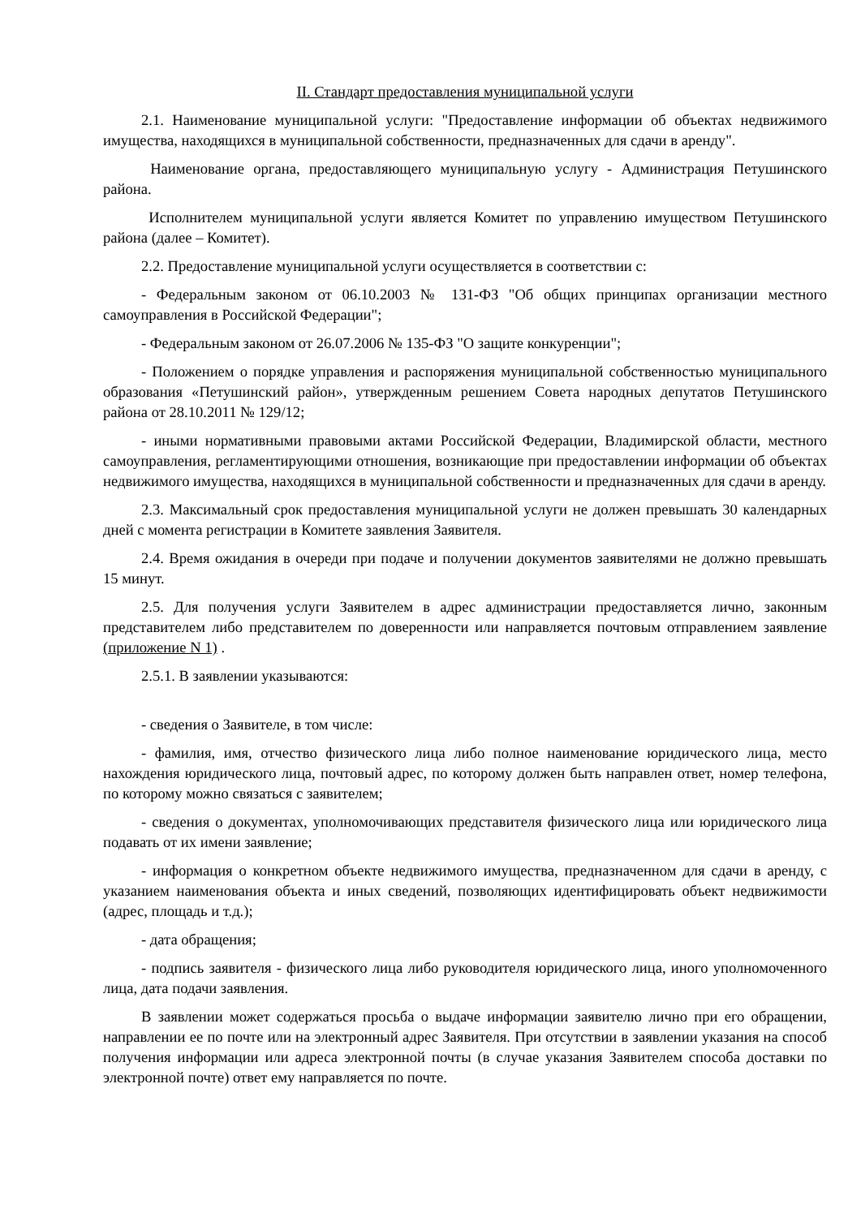II. Стандарт предоставления муниципальной услуги
2.1. Наименование муниципальной услуги: "Предоставление информации об объектах недвижимого имущества, находящихся в муниципальной собственности, предназначенных для сдачи в аренду".
Наименование органа, предоставляющего муниципальную услугу - Администрация Петушинского района.
Исполнителем муниципальной услуги является Комитет по управлению имуществом Петушинского района (далее – Комитет).
2.2. Предоставление муниципальной услуги осуществляется в соответствии с:
- Федеральным законом от 06.10.2003 № 131-ФЗ "Об общих принципах организации местного самоуправления в Российской Федерации";
- Федеральным законом от 26.07.2006 № 135-ФЗ "О защите конкуренции";
- Положением о порядке управления и распоряжения муниципальной собственностью муниципального образования «Петушинский район», утвержденным решением Совета народных депутатов Петушинского района от 28.10.2011 № 129/12;
- иными нормативными правовыми актами Российской Федерации, Владимирской области, местного самоуправления, регламентирующими отношения, возникающие при предоставлении информации об объектах недвижимого имущества, находящихся в муниципальной собственности и предназначенных для сдачи в аренду.
2.3. Максимальный срок предоставления муниципальной услуги не должен превышать 30 календарных дней с момента регистрации в Комитете заявления Заявителя.
2.4. Время ожидания в очереди при подаче и получении документов заявителями не должно превышать 15 минут.
2.5. Для получения услуги Заявителем в адрес администрации предоставляется лично, законным представителем либо представителем по доверенности или направляется почтовым отправлением заявление (приложение N 1) .
2.5.1. В заявлении указываются:
- сведения о Заявителе, в том числе:
- фамилия, имя, отчество физического лица либо полное наименование юридического лица, место нахождения юридического лица, почтовый адрес, по которому должен быть направлен ответ, номер телефона, по которому можно связаться с заявителем;
- сведения о документах, уполномочивающих представителя физического лица или юридического лица подавать от их имени заявление;
- информация о конкретном объекте недвижимого имущества, предназначенном для сдачи в аренду, с указанием наименования объекта и иных сведений, позволяющих идентифицировать объект недвижимости (адрес, площадь и т.д.);
- дата обращения;
- подпись заявителя - физического лица либо руководителя юридического лица, иного уполномоченного лица, дата подачи заявления.
В заявлении может содержаться просьба о выдаче информации заявителю лично при его обращении, направлении ее по почте или на электронный адрес Заявителя. При отсутствии в заявлении указания на способ получения информации или адреса электронной почты (в случае указания Заявителем способа доставки по электронной почте) ответ ему направляется по почте.